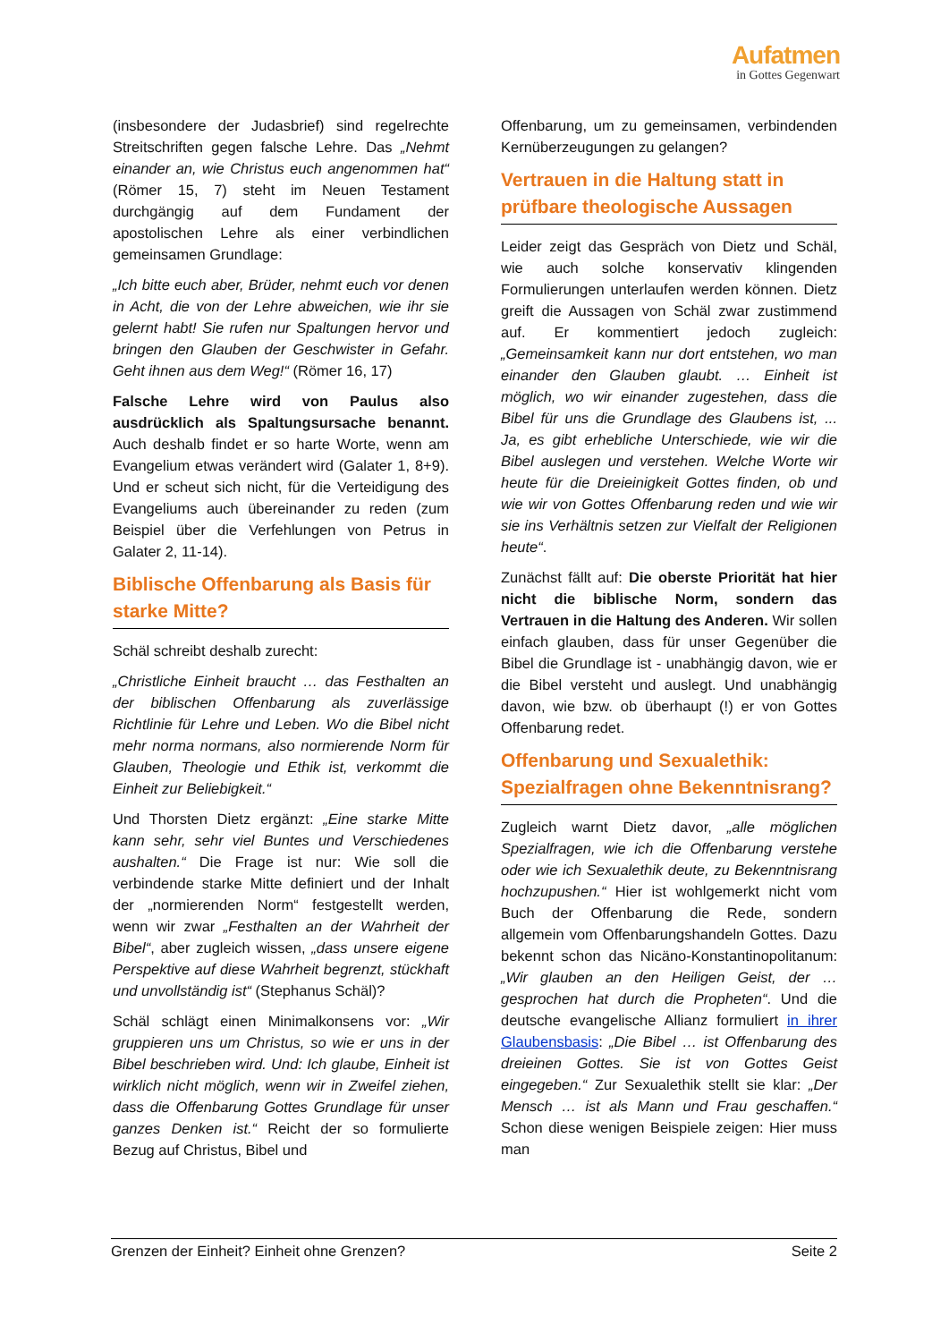Aufatmen
in Gottes Gegenwart
(insbesondere der Judasbrief) sind regelrechte Streitschriften gegen falsche Lehre. Das „Nehmt einander an, wie Christus euch angenommen hat“ (Römer 15, 7) steht im Neuen Testament durchgängig auf dem Fundament der apostolischen Lehre als einer verbindlichen gemeinsamen Grundlage:
„Ich bitte euch aber, Brüder, nehmt euch vor denen in Acht, die von der Lehre abweichen, wie ihr sie gelernt habt! Sie rufen nur Spaltungen hervor und bringen den Glauben der Geschwister in Gefahr. Geht ihnen aus dem Weg!“ (Römer 16, 17)
Falsche Lehre wird von Paulus also ausdrücklich als Spaltungsursache benannt. Auch deshalb findet er so harte Worte, wenn am Evangelium etwas verändert wird (Galater 1, 8+9). Und er scheut sich nicht, für die Verteidigung des Evangeliums auch übereinander zu reden (zum Beispiel über die Verfehlungen von Petrus in Galater 2, 11-14).
Biblische Offenbarung als Basis für starke Mitte?
Schäl schreibt deshalb zurecht:
„Christliche Einheit braucht … das Festhalten an der biblischen Offenbarung als zuverlässige Richtlinie für Lehre und Leben. Wo die Bibel nicht mehr norma normans, also normierende Norm für Glauben, Theologie und Ethik ist, verkommt die Einheit zur Beliebigkeit.“
Und Thorsten Dietz ergänzt: „Eine starke Mitte kann sehr, sehr viel Buntes und Verschiedenes aushalten.“ Die Frage ist nur: Wie soll die verbindende starke Mitte definiert und der Inhalt der „normierenden Norm“ festgestellt werden, wenn wir zwar „Festhalten an der Wahrheit der Bibel“, aber zugleich wissen, „dass unsere eigene Perspektive auf diese Wahrheit begrenzt, stückhaft und unvollständig ist“ (Stephanus Schäl)?
Schäl schlägt einen Minimalkonsens vor: „Wir gruppieren uns um Christus, so wie er uns in der Bibel beschrieben wird. Und: Ich glaube, Einheit ist wirklich nicht möglich, wenn wir in Zweifel ziehen, dass die Offenbarung Gottes Grundlage für unser ganzes Denken ist.“ Reicht der so formulierte Bezug auf Christus, Bibel und
Offenbarung, um zu gemeinsamen, verbindenden Kernüberzeugungen zu gelangen?
Vertrauen in die Haltung statt in prüfbare theologische Aussagen
Leider zeigt das Gespräch von Dietz und Schäl, wie auch solche konservativ klingenden Formulierungen unterlaufen werden können. Dietz greift die Aussagen von Schäl zwar zustimmend auf. Er kommentiert jedoch zugleich: „Gemeinsamkeit kann nur dort entstehen, wo man einander den Glauben glaubt. … Einheit ist möglich, wo wir einander zugestehen, dass die Bibel für uns die Grundlage des Glaubens ist, ... Ja, es gibt erhebliche Unterschiede, wie wir die Bibel auslegen und verstehen. Welche Worte wir heute für die Dreieinigkeit Gottes finden, ob und wie wir von Gottes Offenbarung reden und wie wir sie ins Verhältnis setzen zur Vielfalt der Religionen heute“.
Zunächst fällt auf: Die oberste Priorität hat hier nicht die biblische Norm, sondern das Vertrauen in die Haltung des Anderen. Wir sollen einfach glauben, dass für unser Gegenüber die Bibel die Grundlage ist - unabhängig davon, wie er die Bibel versteht und auslegt. Und unabhängig davon, wie bzw. ob überhaupt (!) er von Gottes Offenbarung redet.
Offenbarung und Sexualethik: Spezialfragen ohne Bekenntnisrang?
Zugleich warnt Dietz davor, „alle möglichen Spezialfragen, wie ich die Offenbarung verstehe oder wie ich Sexualethik deute, zu Bekenntnisrang hochzupushen.“ Hier ist wohlgemerkt nicht vom Buch der Offenbarung die Rede, sondern allgemein vom Offenbarungshandeln Gottes. Dazu bekennt schon das Nicäno-Konstantinopolitanum: „Wir glauben an den Heiligen Geist, der … gesprochen hat durch die Propheten“. Und die deutsche evangelische Allianz formuliert in ihrer Glaubensbasis: „Die Bibel … ist Offenbarung des dreieinen Gottes. Sie ist von Gottes Geist eingegeben.“ Zur Sexualethik stellt sie klar: „Der Mensch … ist als Mann und Frau geschaffen.“ Schon diese wenigen Beispiele zeigen: Hier muss man
Grenzen der Einheit? Einheit ohne Grenzen? Seite 2